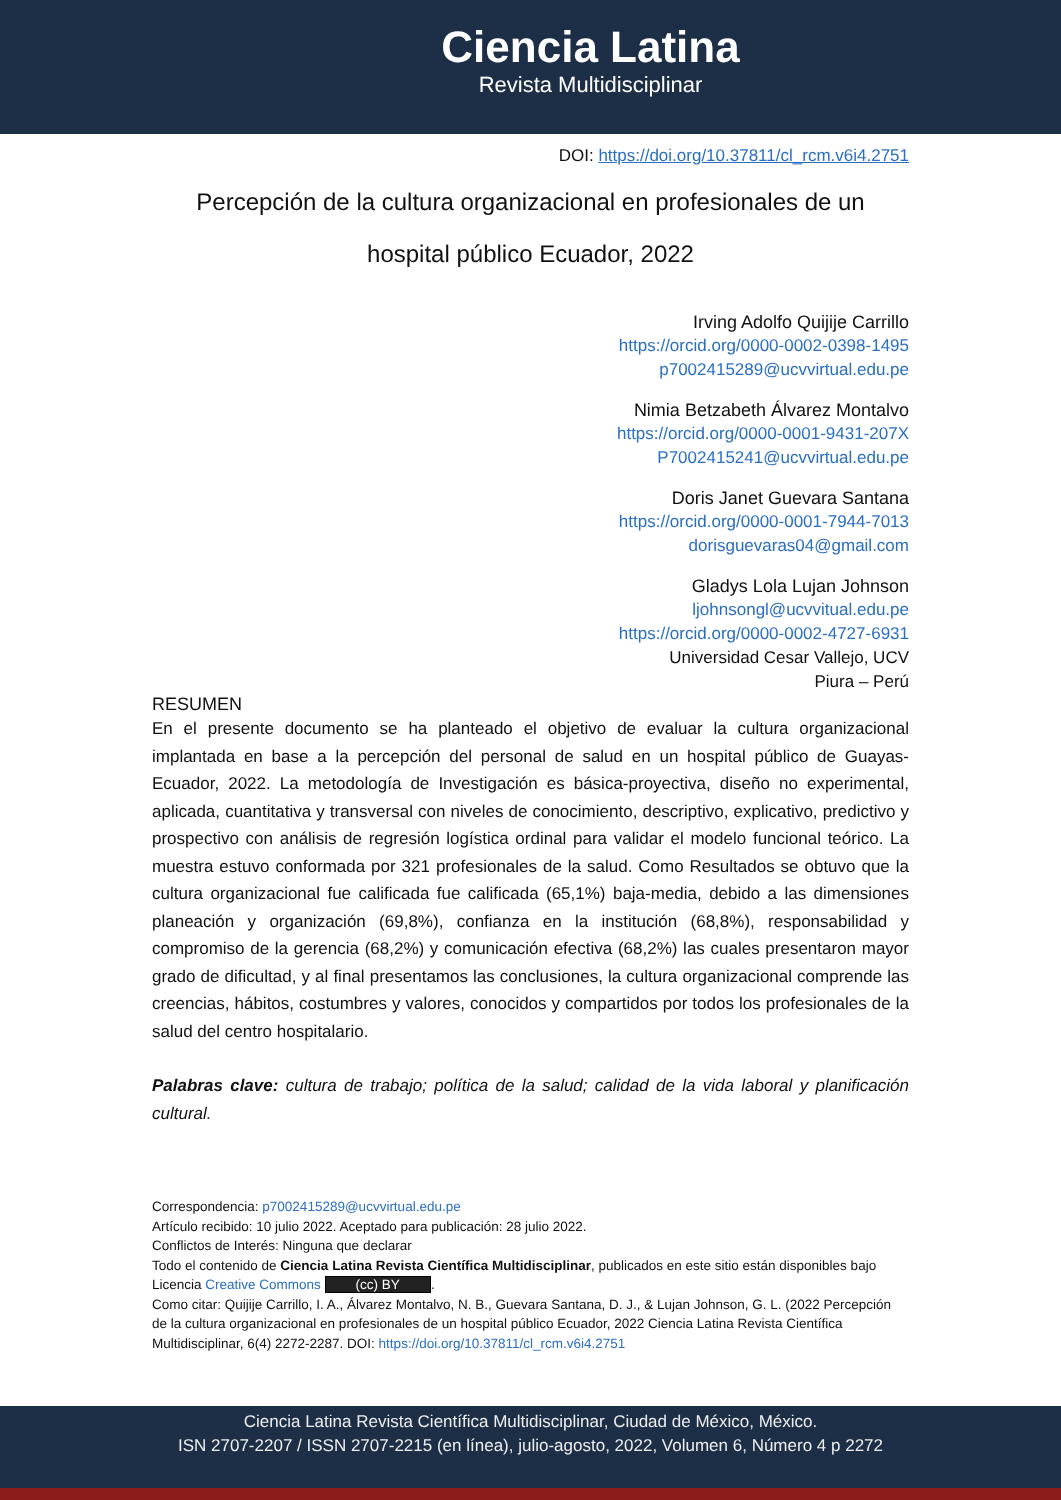Ciencia Latina
Revista Multidisciplinar
DOI: https://doi.org/10.37811/cl_rcm.v6i4.2751
Percepción de la cultura organizacional en profesionales de un hospital público Ecuador, 2022
Irving Adolfo Quijije Carrillo
https://orcid.org/0000-0002-0398-1495
p7002415289@ucvvirtual.edu.pe
Nimia Betzabeth Álvarez Montalvo
https://orcid.org/0000-0001-9431-207X
P7002415241@ucvvirtual.edu.pe
Doris Janet Guevara Santana
https://orcid.org/0000-0001-7944-7013
dorisguevaras04@gmail.com
Gladys Lola Lujan Johnson
ljohnsongl@ucvvitual.edu.pe
https://orcid.org/0000-0002-4727-6931
Universidad Cesar Vallejo, UCV
Piura – Perú
RESUMEN
En el presente documento se ha planteado el objetivo de evaluar la cultura organizacional implantada en base a la percepción del personal de salud en un hospital público de Guayas-Ecuador, 2022. La metodología de Investigación es básica-proyectiva, diseño no experimental, aplicada, cuantitativa y transversal con niveles de conocimiento, descriptivo, explicativo, predictivo y prospectivo con análisis de regresión logística ordinal para validar el modelo funcional teórico. La muestra estuvo conformada por 321 profesionales de la salud. Como Resultados se obtuvo que la cultura organizacional fue calificada fue calificada (65,1%) baja-media, debido a las dimensiones planeación y organización (69,8%), confianza en la institución (68,8%), responsabilidad y compromiso de la gerencia (68,2%) y comunicación efectiva (68,2%) las cuales presentaron mayor grado de dificultad, y al final presentamos las conclusiones, la cultura organizacional comprende las creencias, hábitos, costumbres y valores, conocidos y compartidos por todos los profesionales de la salud del centro hospitalario.
Palabras clave: cultura de trabajo; política de la salud; calidad de la vida laboral y planificación cultural.
Correspondencia: p7002415289@ucvvirtual.edu.pe
Artículo recibido: 10 julio 2022. Aceptado para publicación: 28 julio 2022.
Conflictos de Interés: Ninguna que declarar
Todo el contenido de Ciencia Latina Revista Científica Multidisciplinar, publicados en este sitio están disponibles bajo Licencia Creative Commons (cc) BY.
Como citar: Quijije Carrillo, I. A., Álvarez Montalvo, N. B., Guevara Santana, D. J., & Lujan Johnson, G. L. (2022 Percepción de la cultura organizacional en profesionales de un hospital público Ecuador, 2022 Ciencia Latina Revista Científica Multidisciplinar, 6(4) 2272-2287. DOI: https://doi.org/10.37811/cl_rcm.v6i4.2751
Ciencia Latina Revista Científica Multidisciplinar, Ciudad de México, México.
ISN 2707-2207 / ISSN 2707-2215 (en línea), julio-agosto, 2022, Volumen 6, Número 4 p 2272